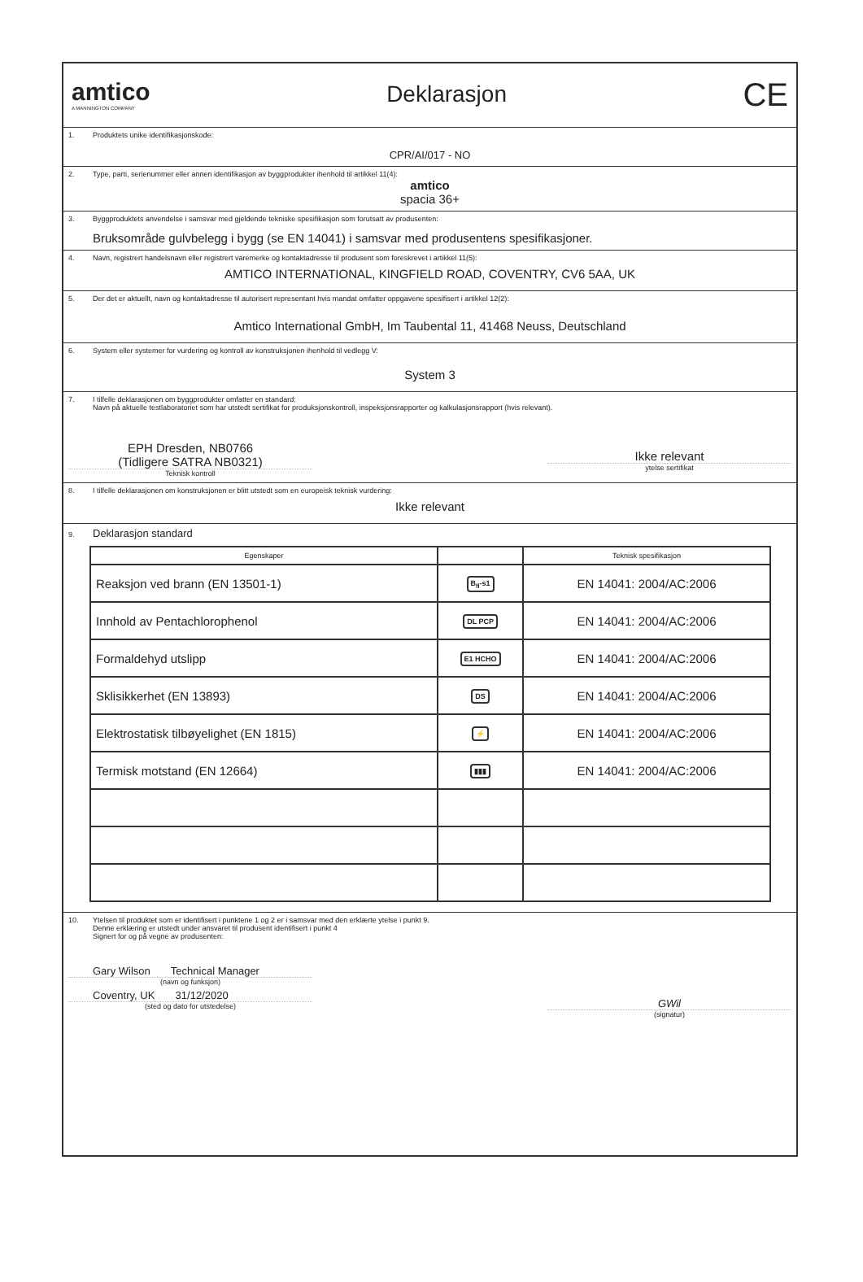amtico
A MANNINGTON COMPANY
Deklarasjon
CE
1. Produktets unike identifikasjonskode:
CPR/AI/017 - NO
2. Type, parti, serienummer eller annen identifikasjon av byggprodukter ihenhold til artikkel 11(4):
amtico
spacia 36+
3. Byggproduktets anvendelse i samsvar med gjeldende tekniske spesifikasjon som forutsatt av produsenten:
Bruksområde gulvbelegg i bygg (se EN 14041) i samsvar med produsentens spesifikasjoner.
4. Navn, registrert handelsnavn eller registrert varemerke og kontaktadresse til produsent som foreskrevet i artikkel 11(5):
AMTICO INTERNATIONAL, KINGFIELD ROAD, COVENTRY, CV6 5AA, UK
5. Der det er aktuellt, navn og kontaktadresse til autorisert representant hvis mandat omfatter oppgavene spesifisert i artikkel 12(2):
Amtico International GmbH, Im Taubental 11, 41468 Neuss, Deutschland
6. System eller systemer for vurdering og kontroll av konstruksjonen ihenhold til vedlegg V:
System 3
7. I tilfelle deklarasjonen om byggprodukter omfatter en standard:
Navn på aktuelle testlaboratoriet som har utstedt sertifikat for produksjonskontroll, inspeksjonsrapporter og kalkulasjonsrapport (hvis relevant).
EPH Dresden, NB0766
(Tidligere SATRA NB0321)
Teknisk kontroll
Ikke relevant
ytelse sertifikat
8. I tilfelle deklarasjonen om konstruksjonen er blitt utstedt som en europeisk teknisk vurdering:
Ikke relevant
9. Deklarasjon standard
| Egenskaper | | Teknisk spesifikasjon |
| --- | --- | --- |
| Reaksjon ved brann (EN 13501-1) | B<sub>fl</sub>-s1 | EN 14041: 2004/AC:2006 |
| Innhold av Pentachlorophenol | DL PCP | EN 14041: 2004/AC:2006 |
| Formaldehyd utslipp | E1 HCHO | EN 14041: 2004/AC:2006 |
| Sklisikkerhet (EN 13893) | DS | EN 14041: 2004/AC:2006 |
| Elektrostatisk tilbøyelighet (EN 1815) | ⚡ | EN 14041: 2004/AC:2006 |
| Termisk motstand (EN 12664) | ▮▮▮ | EN 14041: 2004/AC:2006 |
10. Ytelsen til produktet som er identifisert i punktene 1 og 2 er i samsvar med den erklærte ytelse i punkt 9.
Denne erklæring er utstedt under ansvaret til produsent identifisert i punkt 4
Signert for og på vegne av produsenten:
Gary Wilson Technical Manager
(navn og funksjon)
Coventry, UK 31/12/2020
(sted og dato for utstedelse)
GWil
(signatur)